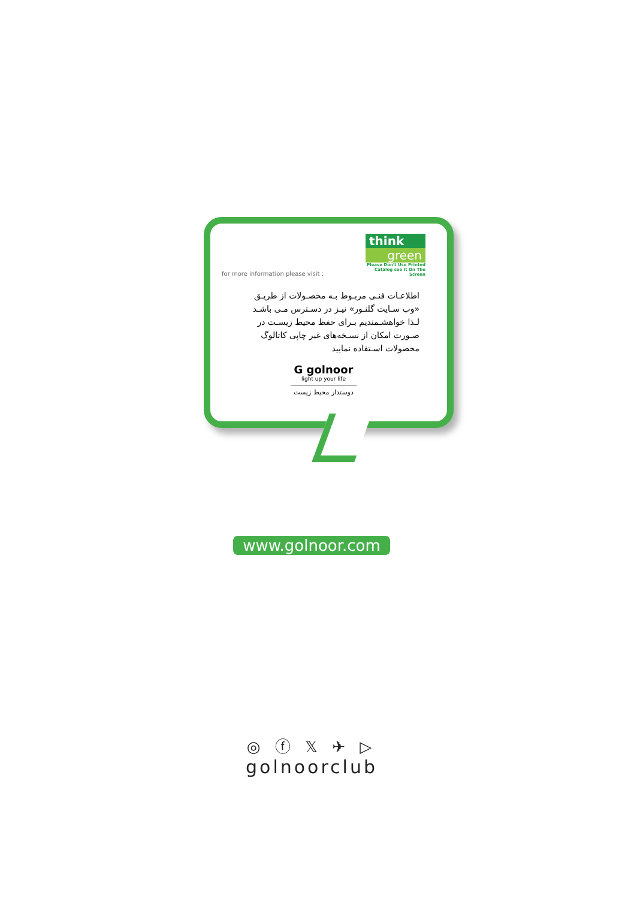for more information please visit :
think
green
Please Don't Use Printed Catalog see It On The Screen
اطلاعـات فنـی مربـوط بـه محصـولات از طریـق
«وب سـایت گلنـور» نیـز در دسـترس مـی باشـد
لـذا خواهشـمندیم بـرای حفظ محیط زیسـت در
صـورت امکان از نسـخه‌های غیر چاپی کاتالوگ
محصولات اسـتفاده نمایید
G golnoor
light up your life
دوستدار محیط زیست
www.golnoor.com
◎ ⓕ 𝕏 ✈ ▷
golnoorclub